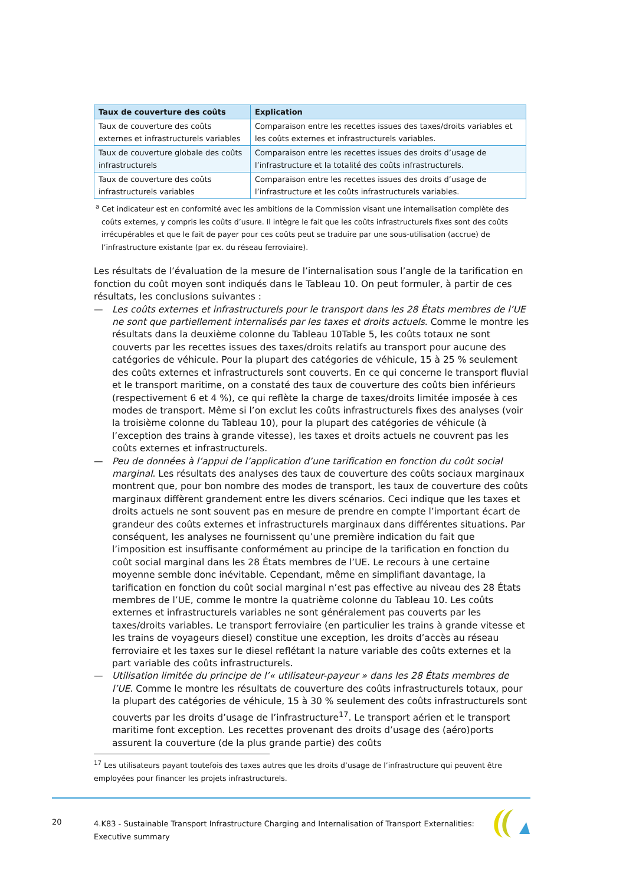| Taux de couverture des coûts | Explication |
| --- | --- |
| Taux de couverture des coûts externes et infrastructurels variables | Comparaison entre les recettes issues des taxes/droits variables et les coûts externes et infrastructurels variables. |
| Taux de couverture globale des coûts infrastructurels | Comparaison entre les recettes issues des droits d’usage de l’infrastructure et la totalité des coûts infrastructurels. |
| Taux de couverture des coûts infrastructurels variables | Comparaison entre les recettes issues des droits d’usage de l’infrastructure et les coûts infrastructurels variables. |
<sup>a</sup> Cet indicateur est en conformité avec les ambitions de la Commission visant une internalisation complète des coûts externes, y compris les coûts d’usure. Il intègre le fait que les coûts infrastructurels fixes sont des coûts irrécupérables et que le fait de payer pour ces coûts peut se traduire par une sous-utilisation (accrue) de l’infrastructure existante (par ex. du réseau ferroviaire).
Les résultats de l’évaluation de la mesure de l’internalisation sous l’angle de la tarification en fonction du coût moyen sont indiqués dans le Tableau 10. On peut formuler, à partir de ces résultats, les conclusions suivantes :
— Les coûts externes et infrastructurels pour le transport dans les 28 États membres de l’UE ne sont que partiellement internalisés par les taxes et droits actuels. Comme le montre les résultats dans la deuxième colonne du Tableau 10Table 5, les coûts totaux ne sont couverts par les recettes issues des taxes/droits relatifs au transport pour aucune des catégories de véhicule. Pour la plupart des catégories de véhicule, 15 à 25 % seulement des coûts externes et infrastructurels sont couverts. En ce qui concerne le transport fluvial et le transport maritime, on a constaté des taux de couverture des coûts bien inférieurs (respectivement 6 et 4 %), ce qui reflète la charge de taxes/droits limitée imposée à ces modes de transport. Même si l’on exclut les coûts infrastructurels fixes des analyses (voir la troisième colonne du Tableau 10), pour la plupart des catégories de véhicule (à l’exception des trains à grande vitesse), les taxes et droits actuels ne couvrent pas les coûts externes et infrastructurels.
— Peu de données à l’appui de l’application d’une tarification en fonction du coût social marginal. Les résultats des analyses des taux de couverture des coûts sociaux marginaux montrent que, pour bon nombre des modes de transport, les taux de couverture des coûts marginaux diffèrent grandement entre les divers scénarios. Ceci indique que les taxes et droits actuels ne sont souvent pas en mesure de prendre en compte l’important écart de grandeur des coûts externes et infrastructurels marginaux dans différentes situations. Par conséquent, les analyses ne fournissent qu’une première indication du fait que l’imposition est insuffisante conformément au principe de la tarification en fonction du coût social marginal dans les 28 États membres de l’UE. Le recours à une certaine moyenne semble donc inévitable. Cependant, même en simplifiant davantage, la tarification en fonction du coût social marginal n’est pas effective au niveau des 28 États membres de l’UE, comme le montre la quatrième colonne du Tableau 10. Les coûts externes et infrastructurels variables ne sont généralement pas couverts par les taxes/droits variables. Le transport ferroviaire (en particulier les trains à grande vitesse et les trains de voyageurs diesel) constitue une exception, les droits d’accès au réseau ferroviaire et les taxes sur le diesel reflétant la nature variable des coûts externes et la part variable des coûts infrastructurels.
— Utilisation limitée du principe de l’« utilisateur-payeur » dans les 28 États membres de l’UE. Comme le montre les résultats de couverture des coûts infrastructurels totaux, pour la plupart des catégories de véhicule, 15 à 30 % seulement des coûts infrastructurels sont couverts par les droits d’usage de l’infrastructure<sup>17</sup>. Le transport aérien et le transport maritime font exception. Les recettes provenant des droits d’usage des (aéro)ports assurent la couverture (de la plus grande partie) des coûts
<sup>17</sup> Les utilisateurs payant toutefois des taxes autres que les droits d’usage de l’infrastructure qui peuvent être employées pour financer les projets infrastructurels.
20
4.K83 - Sustainable Transport Infrastructure Charging and Internalisation of Transport Externalities: Executive summary